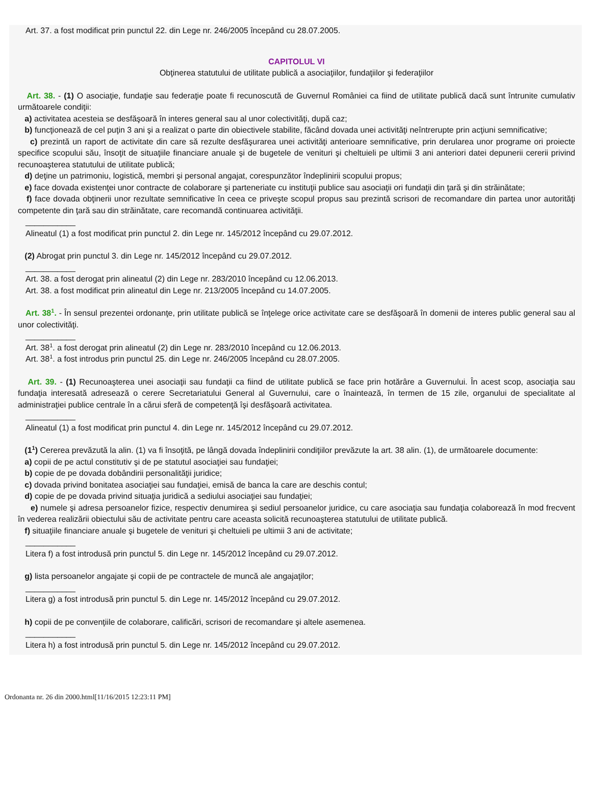Art. 37. a fost modificat prin punctul 22. din Lege nr. 246/2005 începând cu 28.07.2005.
CAPITOLUL VI
Obţinerea statutului de utilitate publică a asociaţiilor, fundaţiilor şi federaţiilor
Art. 38. - (1) O asociaţie, fundaţie sau federaţie poate fi recunoscută de Guvernul României ca fiind de utilitate publică dacă sunt întrunite cumulativ următoarele condiţii:
a) activitatea acesteia se desfăşoară în interes general sau al unor colectivităţi, după caz;
b) funcţionează de cel puţin 3 ani şi a realizat o parte din obiectivele stabilite, făcând dovada unei activităţi neîntrerupte prin acţiuni semnificative;
c) prezintă un raport de activitate din care să rezulte desfăşurarea unei activităţi anterioare semnificative, prin derularea unor programe ori proiecte specifice scopului său, însoţit de situaţiile financiare anuale şi de bugetele de venituri şi cheltuieli pe ultimii 3 ani anteriori datei depunerii cererii privind recunoaşterea statutului de utilitate publică;
d) deţine un patrimoniu, logistică, membri şi personal angajat, corespunzător îndeplinirii scopului propus;
e) face dovada existenţei unor contracte de colaborare şi parteneriate cu instituţii publice sau asociaţii ori fundaţii din ţară şi din străinătate;
f) face dovada obţinerii unor rezultate semnificative în ceea ce priveşte scopul propus sau prezintă scrisori de recomandare din partea unor autorităţi competente din ţară sau din străinătate, care recomandă continuarea activităţii.
___________
Alineatul (1) a fost modificat prin punctul 2. din Lege nr. 145/2012 începând cu 29.07.2012.
(2) Abrogat prin punctul 3. din Lege nr. 145/2012 începând cu 29.07.2012.
___________
Art. 38. a fost derogat prin alineatul (2) din Lege nr. 283/2010 începând cu 12.06.2013.
Art. 38. a fost modificat prin alineatul din Lege nr. 213/2005 începând cu 14.07.2005.
Art. 38<sup>1</sup>. - În sensul prezentei ordonanţe, prin utilitate publică se înţelege orice activitate care se desfăşoară în domenii de interes public general sau al unor colectivităţi.
___________
Art. 38<sup>1</sup>. a fost derogat prin alineatul (2) din Lege nr. 283/2010 începând cu 12.06.2013.
Art. 38<sup>1</sup>. a fost introdus prin punctul 25. din Lege nr. 246/2005 începând cu 28.07.2005.
Art. 39. - (1) Recunoaşterea unei asociaţii sau fundaţii ca fiind de utilitate publică se face prin hotărâre a Guvernului. În acest scop, asociaţia sau fundaţia interesată adresează o cerere Secretariatului General al Guvernului, care o înaintează, în termen de 15 zile, organului de specialitate al administraţiei publice centrale în a cărui sferă de competenţă îşi desfăşoară activitatea.
___________
Alineatul (1) a fost modificat prin punctul 4. din Lege nr. 145/2012 începând cu 29.07.2012.
(1<sup>1</sup>) Cererea prevăzută la alin. (1) va fi însoţită, pe lângă dovada îndeplinirii condiţiilor prevăzute la art. 38 alin. (1), de următoarele documente:
a) copii de pe actul constitutiv şi de pe statutul asociaţiei sau fundaţiei;
b) copie de pe dovada dobândirii personalităţii juridice;
c) dovada privind bonitatea asociaţiei sau fundaţiei, emisă de banca la care are deschis contul;
d) copie de pe dovada privind situaţia juridică a sediului asociaţiei sau fundaţiei;
e) numele şi adresa persoanelor fizice, respectiv denumirea şi sediul persoanelor juridice, cu care asociaţia sau fundaţia colaborează în mod frecvent în vederea realizării obiectului său de activitate pentru care aceasta solicită recunoaşterea statutului de utilitate publică.
f) situaţiile financiare anuale şi bugetele de venituri şi cheltuieli pe ultimii 3 ani de activitate;
___________
Litera f) a fost introdusă prin punctul 5. din Lege nr. 145/2012 începând cu 29.07.2012.
g) lista persoanelor angajate şi copii de pe contractele de muncă ale angajaţilor;
___________
Litera g) a fost introdusă prin punctul 5. din Lege nr. 145/2012 începând cu 29.07.2012.
h) copii de pe convenţiile de colaborare, calificări, scrisori de recomandare şi altele asemenea.
___________
Litera h) a fost introdusă prin punctul 5. din Lege nr. 145/2012 începând cu 29.07.2012.
Ordonanta nr. 26 din 2000.html[11/16/2015 12:23:11 PM]